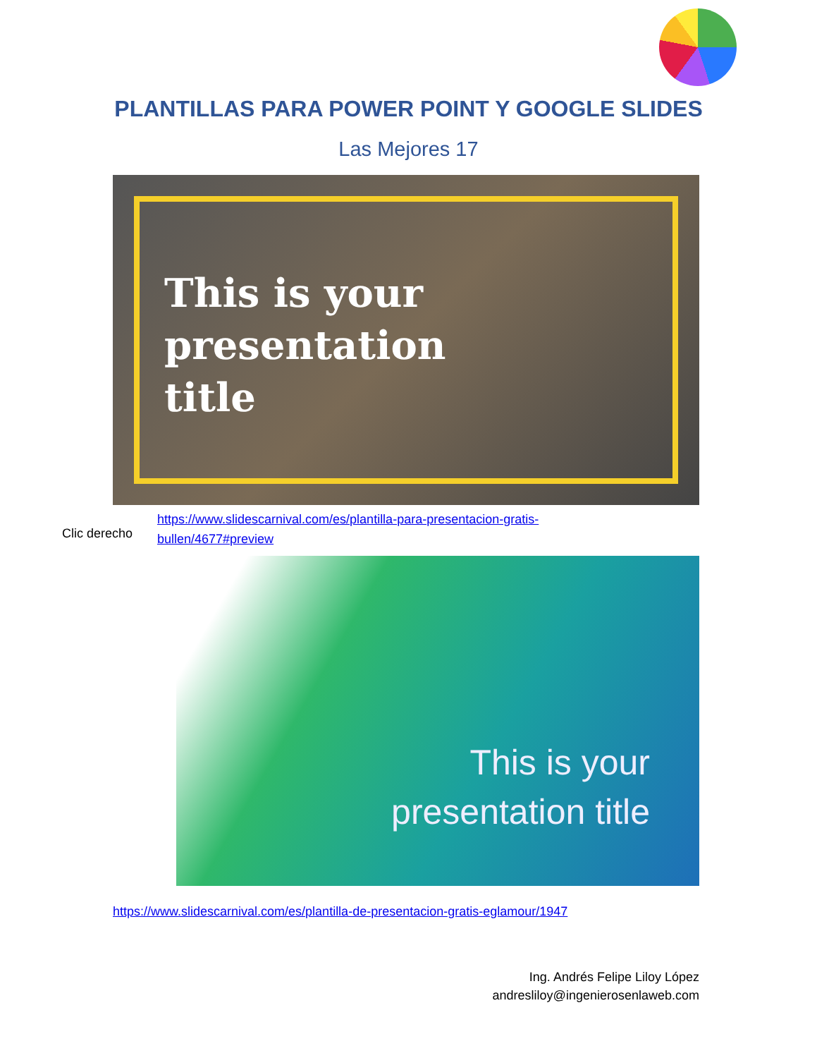PLANTILLAS PARA POWER POINT Y GOOGLE SLIDES
Las Mejores 17
This is your
presentation
title
Clic derecho
https://www.slidescarnival.com/es/plantilla-para-presentacion-gratis-
bullen/4677#preview
This is your
presentation title
https://www.slidescarnival.com/es/plantilla-de-presentacion-gratis-eglamour/1947
Ing. Andrés Felipe Liloy López
andresliloy@ingenierosenlaweb.com